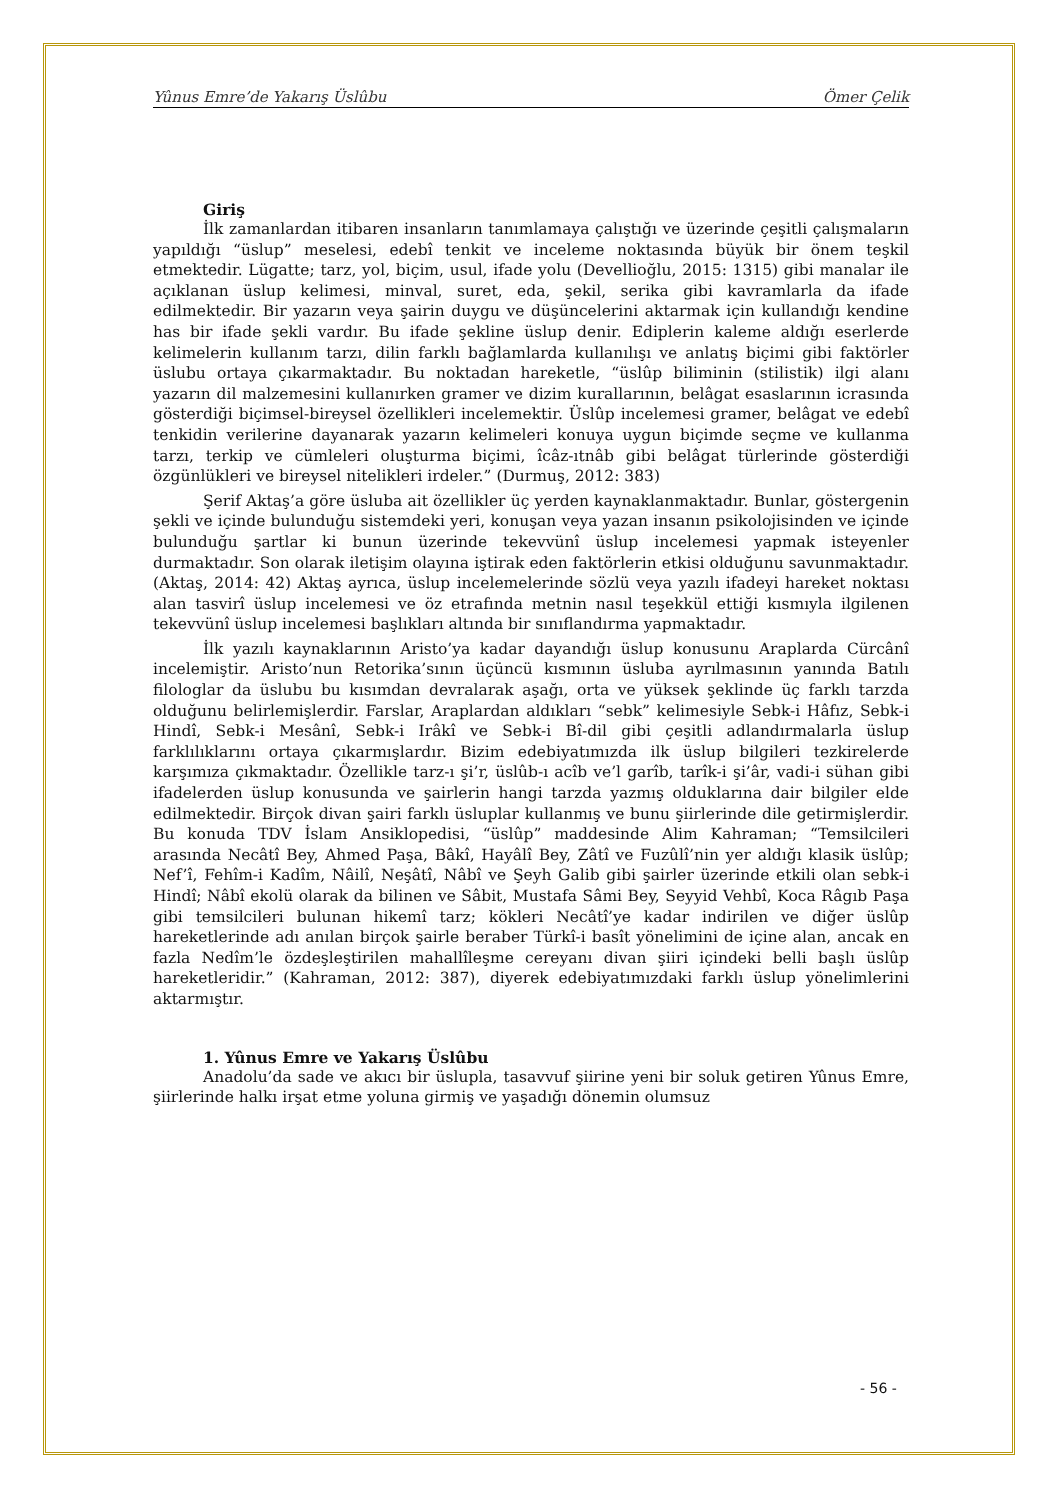Yûnus Emre’de Yakarış Üslûbu Ömer Çelik
Giriş
İlk zamanlardan itibaren insanların tanımlamaya çalıştığı ve üzerinde çeşitli çalışmaların yapıldığı “üslup” meselesi, edebî tenkit ve inceleme noktasında büyük bir önem teşkil etmektedir. Lügatte; tarz, yol, biçim, usul, ifade yolu (Devellioğlu, 2015: 1315) gibi manalar ile açıklanan üslup kelimesi, minval, suret, eda, şekil, serika gibi kavramlarla da ifade edilmektedir. Bir yazarın veya şairin duygu ve düşüncelerini aktarmak için kullandığı kendine has bir ifade şekli vardır. Bu ifade şekline üslup denir. Ediplerin kaleme aldığı eserlerde kelimelerin kullanım tarzı, dilin farklı bağlamlarda kullanılışı ve anlatış biçimi gibi faktörler üslubu ortaya çıkarmaktadır. Bu noktadan hareketle, “üslûp biliminin (stilistik) ilgi alanı yazarın dil malzemesini kullanırken gramer ve dizim kurallarının, belâgat esaslarının icrasında gösterdiği biçimsel-bireysel özellikleri incelemektir. Üslûp incelemesi gramer, belâgat ve edebî tenkidin verilerine dayanarak yazarın kelimeleri konuya uygun biçimde seçme ve kullanma tarzı, terkip ve cümleleri oluşturma biçimi, îcâz-ıtnâb gibi belâgat türlerinde gösterdiği özgünlükleri ve bireysel nitelikleri irdeler.” (Durmuş, 2012: 383)
Şerif Aktaş’a göre üsluba ait özellikler üç yerden kaynaklanmaktadır. Bunlar, göstergenin şekli ve içinde bulunduğu sistemdeki yeri, konuşan veya yazan insanın psikolojisinden ve içinde bulunduğu şartlar ki bunun üzerinde tekevvünî üslup incelemesi yapmak isteyenler durmaktadır. Son olarak iletişim olayına iştirak eden faktörlerin etkisi olduğunu savunmaktadır. (Aktaş, 2014: 42) Aktaş ayrıca, üslup incelemelerinde sözlü veya yazılı ifadeyi hareket noktası alan tasvirî üslup incelemesi ve öz etrafında metnin nasıl teşekkül ettiği kısmıyla ilgilenen tekevvünî üslup incelemesi başlıkları altında bir sınıflandırma yapmaktadır.
İlk yazılı kaynaklarının Aristo’ya kadar dayandığı üslup konusunu Araplarda Cürcânî incelemiştir. Aristo’nun Retorika’sının üçüncü kısmının üsluba ayrılmasının yanında Batılı filologlar da üslubu bu kısımdan devralarak aşağı, orta ve yüksek şeklinde üç farklı tarzda olduğunu belirlemişlerdir. Farslar, Araplardan aldıkları “sebk” kelimesiyle Sebk-i Hâfız, Sebk-i Hindî, Sebk-i Mesânî, Sebk-i Irâkî ve Sebk-i Bî-dil gibi çeşitli adlandırmalarla üslup farklılıklarını ortaya çıkarmışlardır. Bizim edebiyatımızda ilk üslup bilgileri tezkirelerde karşımıza çıkmaktadır. Özellikle tarz-ı şi’r, üslûb-ı acîb ve’l garîb, tarîk-i şi’âr, vadi-i sühan gibi ifadelerden üslup konusunda ve şairlerin hangi tarzda yazmış olduklarına dair bilgiler elde edilmektedir. Birçok divan şairi farklı üsluplar kullanmış ve bunu şiirlerinde dile getirmişlerdir. Bu konuda TDV İslam Ansiklopedisi, “üslûp” maddesinde Alim Kahraman; “Temsilcileri arasında Necâtî Bey, Ahmed Paşa, Bâkî, Hayâlî Bey, Zâtî ve Fuzûlî’nin yer aldığı klasik üslûp; Nef’î, Fehîm-i Kadîm, Nâilî, Neşâtî, Nâbî ve Şeyh Galib gibi şairler üzerinde etkili olan sebk-i Hindî; Nâbî ekolü olarak da bilinen ve Sâbit, Mustafa Sâmi Bey, Seyyid Vehbî, Koca Râgıb Paşa gibi temsilcileri bulunan hikemî tarz; kökleri Necâtî’ye kadar indirilen ve diğer üslûp hareketlerinde adı anılan birçok şairle beraber Türkî-i basît yönelimini de içine alan, ancak en fazla Nedîm’le özdeşleştirilen mahallîleşme cereyanı divan şiiri içindeki belli başlı üslûp hareketleridir.” (Kahraman, 2012: 387), diyerek edebiyatımızdaki farklı üslup yönelimlerini aktarmıştır.
1. Yûnus Emre ve Yakarış Üslûbu
Anadolu’da sade ve akıcı bir üslupla, tasavvuf şiirine yeni bir soluk getiren Yûnus Emre, şiirlerinde halkı irşat etme yoluna girmiş ve yaşadığı dönemin olumsuz
- 56 -